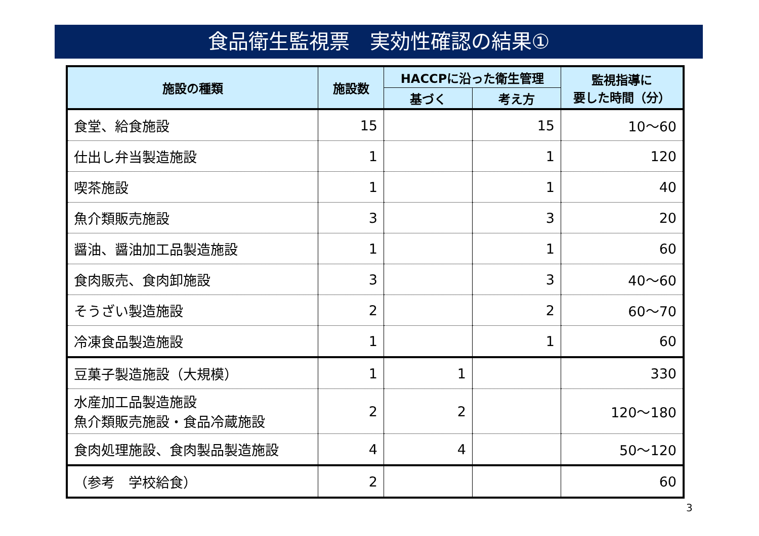食品衛生監視票　実効性確認の結果①
| 施設の種類 | 施設数 | HACCPに沿った衛生管理 | | 監視指導に 要した時間（分） |
| --- | --- | --- | --- | --- |
| | | 基づく | 考え方 | |
| 食堂、給食施設 | 15 | | 15 | 10～60 |
| 仕出し弁当製造施設 | 1 | | 1 | 120 |
| 喫茶施設 | 1 | | 1 | 40 |
| 魚介類販売施設 | 3 | | 3 | 20 |
| 醤油、醤油加工品製造施設 | 1 | | 1 | 60 |
| 食肉販売、食肉卸施設 | 3 | | 3 | 40～60 |
| そうざい製造施設 | 2 | | 2 | 60～70 |
| 冷凍食品製造施設 | 1 | | 1 | 60 |
| 豆菓子製造施設（大規模） | 1 | 1 | | 330 |
| 水産加工品製造施設 魚介類販売施設・食品冷蔵施設 | 2 | 2 | | 120～180 |
| 食肉処理施設、食肉製品製造施設 | 4 | 4 | | 50～120 |
| （参考 学校給食） | 2 | | | 60 |
3